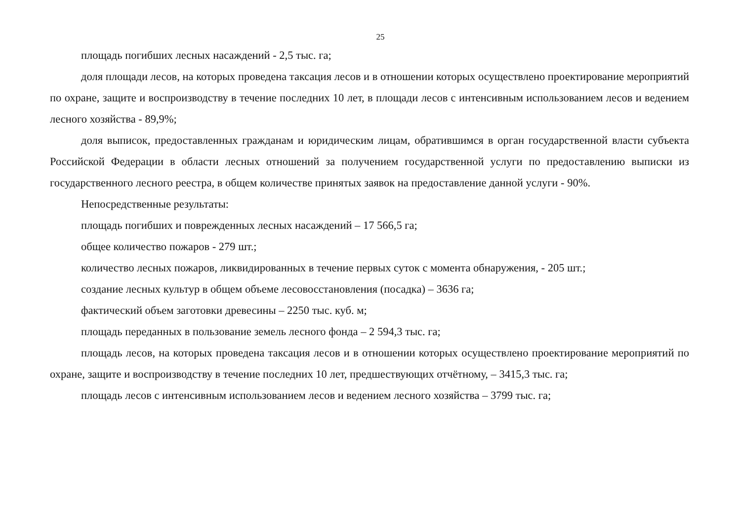25
площадь погибших лесных насаждений - 2,5 тыс. га;
доля площади лесов, на которых проведена таксация лесов и в отношении которых осуществлено проектирование мероприятий по охране, защите и воспроизводству в течение последних 10 лет, в площади лесов с интенсивным использованием лесов и ведением лесного хозяйства - 89,9%;
доля выписок, предоставленных гражданам и юридическим лицам, обратившимся в орган государственной власти субъекта Российской Федерации в области лесных отношений за получением государственной услуги по предоставлению выписки из государственного лесного реестра, в общем количестве принятых заявок на предоставление данной услуги - 90%.
Непосредственные результаты:
площадь погибших и поврежденных лесных насаждений – 17 566,5 га;
общее количество пожаров - 279 шт.;
количество лесных пожаров, ликвидированных в течение первых суток с момента обнаружения, - 205 шт.;
создание лесных культур в общем объеме лесовосстановления (посадка) – 3636 га;
фактический объем заготовки древесины – 2250 тыс. куб. м;
площадь переданных в пользование земель лесного фонда – 2 594,3 тыс. га;
площадь лесов, на которых проведена таксация лесов и в отношении которых осуществлено проектирование мероприятий по охране, защите и воспроизводству в течение последних 10 лет, предшествующих отчётному, – 3415,3 тыс. га;
площадь лесов с интенсивным использованием лесов и ведением лесного хозяйства – 3799 тыс. га;